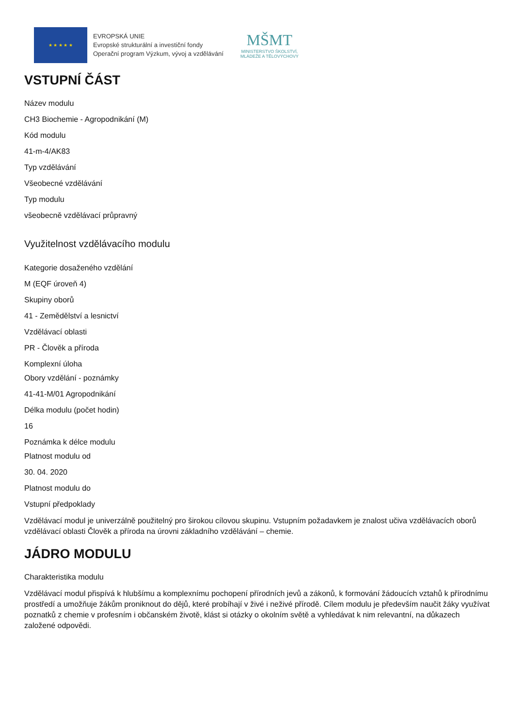★ ★ ★ ★ ★
EVROPSKÁ UNIE
Evropské strukturální a investiční fondy
Operační program Výzkum, vývoj a vzdělávání
MŠMT
MINISTERSTVO ŠKOLSTVÍ,
MLÁDEŽE A TĚLOVÝCHOVY
VSTUPNÍ ČÁST
Název modulu
CH3 Biochemie - Agropodnikání (M)
Kód modulu
41-m-4/AK83
Typ vzdělávání
Všeobecné vzdělávání
Typ modulu
všeobecně vzdělávací průpravný
Využitelnost vzdělávacího modulu
Kategorie dosaženého vzdělání
M (EQF úroveň 4)
Skupiny oborů
41 - Zemědělství a lesnictví
Vzdělávací oblasti
PR - Člověk a příroda
Komplexní úloha
Obory vzdělání - poznámky
41-41-M/01 Agropodnikání
Délka modulu (počet hodin)
16
Poznámka k délce modulu
Platnost modulu od
30. 04. 2020
Platnost modulu do
Vstupní předpoklady
Vzdělávací modul je univerzálně použitelný pro širokou cílovou skupinu. Vstupním požadavkem je znalost učiva vzdělávacích oborů vzdělávací oblasti Člověk a příroda na úrovni základního vzdělávání – chemie.
JÁDRO MODULU
Charakteristika modulu
Vzdělávací modul přispívá k hlubšímu a komplexnímu pochopení přírodních jevů a zákonů, k formování žádoucích vztahů k přírodnímu prostředí a umožňuje žákům proniknout do dějů, které probíhají v živé i neživé přírodě. Cílem modulu je především naučit žáky využívat poznatků z chemie v profesním i občanském životě, klást si otázky o okolním světě a vyhledávat k nim relevantní, na důkazech založené odpovědi.